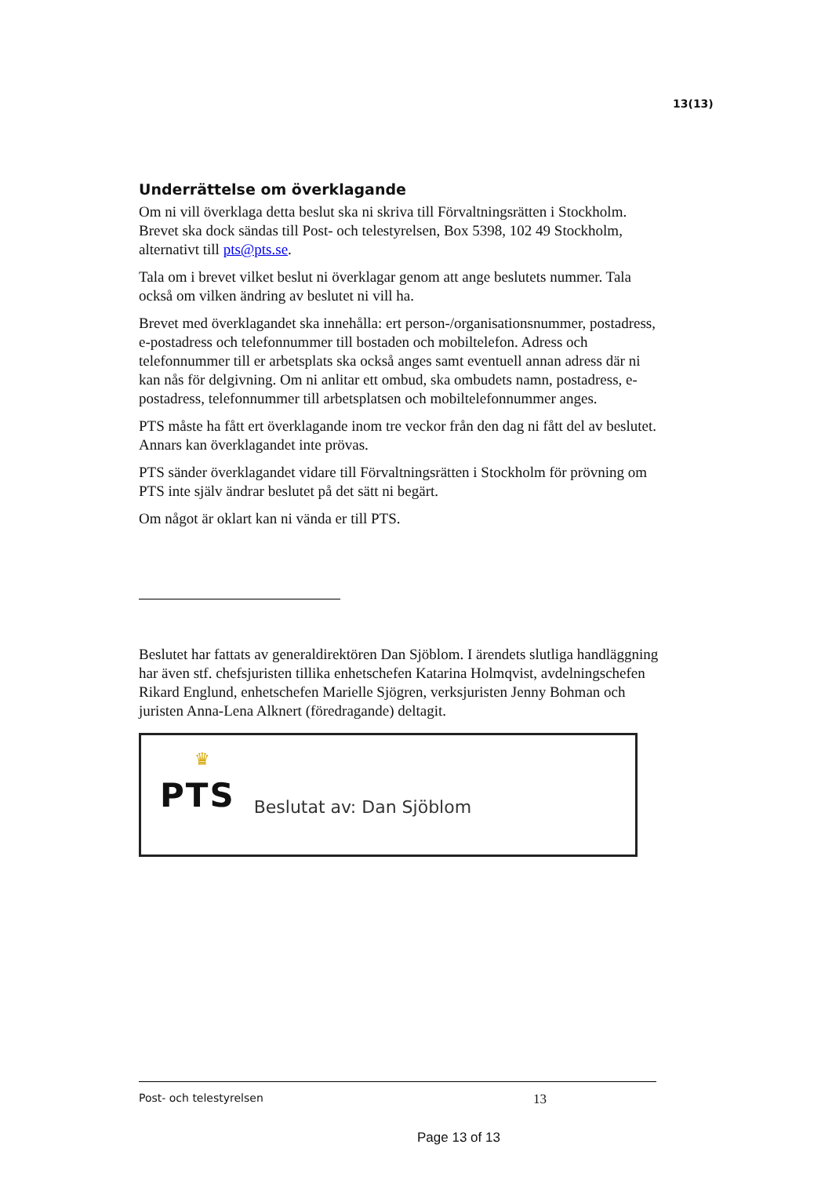13(13)
Underrättelse om överklagande
Om ni vill överklaga detta beslut ska ni skriva till Förvaltningsrätten i Stockholm. Brevet ska dock sändas till Post- och telestyrelsen, Box 5398, 102 49 Stockholm, alternativt till pts@pts.se.
Tala om i brevet vilket beslut ni överklagar genom att ange beslutets nummer. Tala också om vilken ändring av beslutet ni vill ha.
Brevet med överklagandet ska innehålla: ert person-/organisationsnummer, postadress, e-postadress och telefonnummer till bostaden och mobiltelefon. Adress och telefonnummer till er arbetsplats ska också anges samt eventuell annan adress där ni kan nås för delgivning. Om ni anlitar ett ombud, ska ombudets namn, postadress, e-postadress, telefonnummer till arbetsplatsen och mobiltelefonnummer anges.
PTS måste ha fått ert överklagande inom tre veckor från den dag ni fått del av beslutet. Annars kan överklagandet inte prövas.
PTS sänder överklagandet vidare till Förvaltningsrätten i Stockholm för prövning om PTS inte själv ändrar beslutet på det sätt ni begärt.
Om något är oklart kan ni vända er till PTS.
Beslutet har fattats av generaldirektören Dan Sjöblom. I ärendets slutliga handläggning har även stf. chefsjuristen tillika enhetschefen Katarina Holmqvist, avdelningschefen Rikard Englund, enhetschefen Marielle Sjögren, verksjuristen Jenny Bohman och juristen Anna-Lena Alknert (föredragande) deltagit.
♛
PTS
Beslutat av: Dan Sjöblom
Post- och telestyrelsen 13
Page 13 of 13